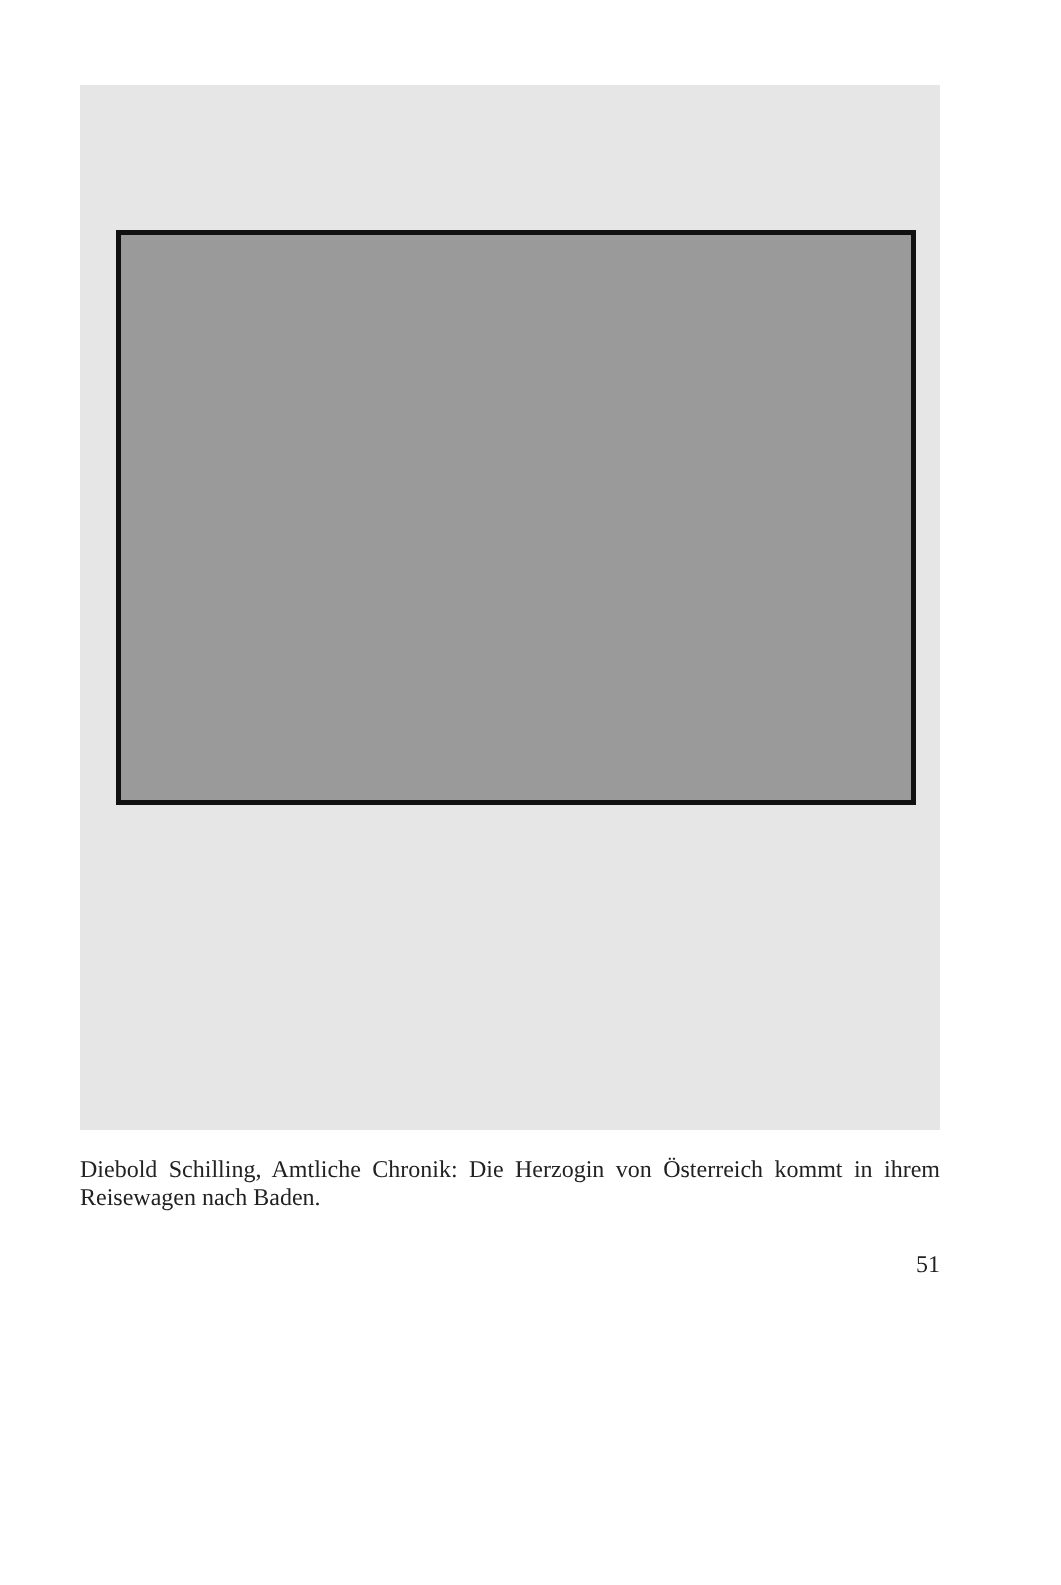Diebold Schilling, Amtliche Chronik: Die Herzogin von Österreich kommt in ihrem Reisewagen nach Baden.
51